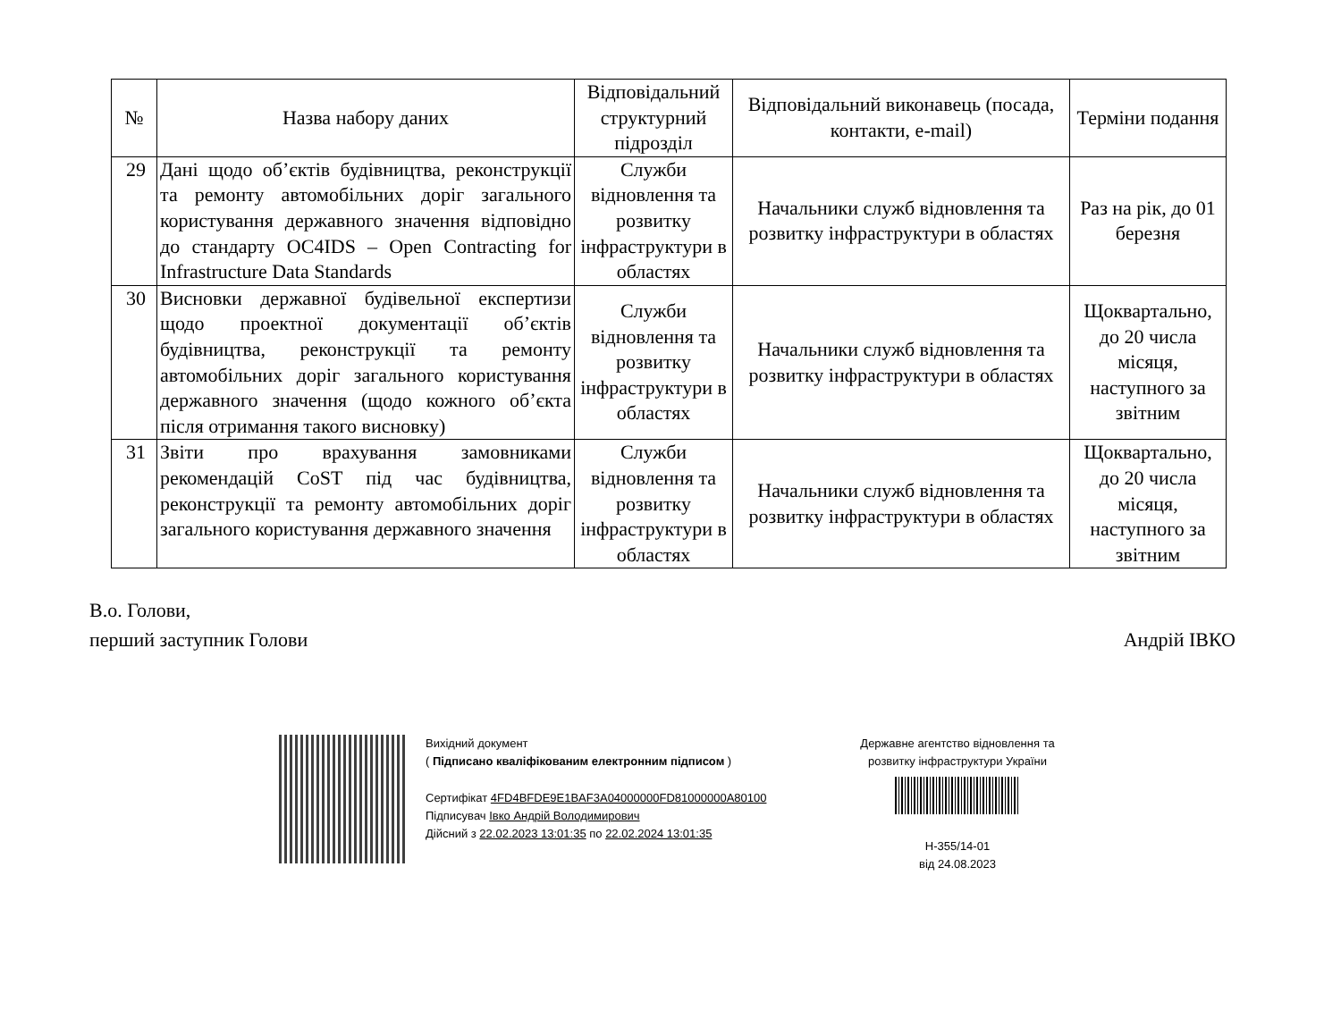| № | Назва набору даних | Відповідальний структурний підрозділ | Відповідальний виконавець (посада, контакти, e-mail) | Терміни подання |
| --- | --- | --- | --- | --- |
| 29 | Дані щодо об’єктів будівництва, реконструкції та ремонту автомобільних доріг загального користування державного значення відповідно до стандарту OC4IDS – Open Contracting for Infrastructure Data Standards | Служби відновлення та розвитку інфраструктури в областях | Начальники служб відновлення та розвитку інфраструктури в областях | Раз на рік, до 01 березня |
| 30 | Висновки державної будівельної експертизи щодо проектної документації об’єктів будівництва, реконструкції та ремонту автомобільних доріг загального користування державного значення (щодо кожного об’єкта після отримання такого висновку) | Служби відновлення та розвитку інфраструктури в областях | Начальники служб відновлення та розвитку інфраструктури в областях | Щоквартально, до 20 числа місяця, наступного за звітним |
| 31 | Звіти про врахування замовниками рекомендацій CoST під час будівництва, реконструкції та ремонту автомобільних доріг загального користування державного значення | Служби відновлення та розвитку інфраструктури в областях | Начальники служб відновлення та розвитку інфраструктури в областях | Щоквартально, до 20 числа місяця, наступного за звітним |
В.о. Голови,
перший заступник Голови
Андрій ІВКО
Вихідний документ
( Підписано кваліфікованим електронним підписом )
Сертифікат 4FD4BFDE9E1BAF3A04000000FD81000000A80100
Підписувач Івко Андрій Володимирович
Дійсний з 22.02.2023 13:01:35 по 22.02.2024 13:01:35
Державне агентство відновлення та розвитку інфраструктури України
Н-355/14-01
від 24.08.2023